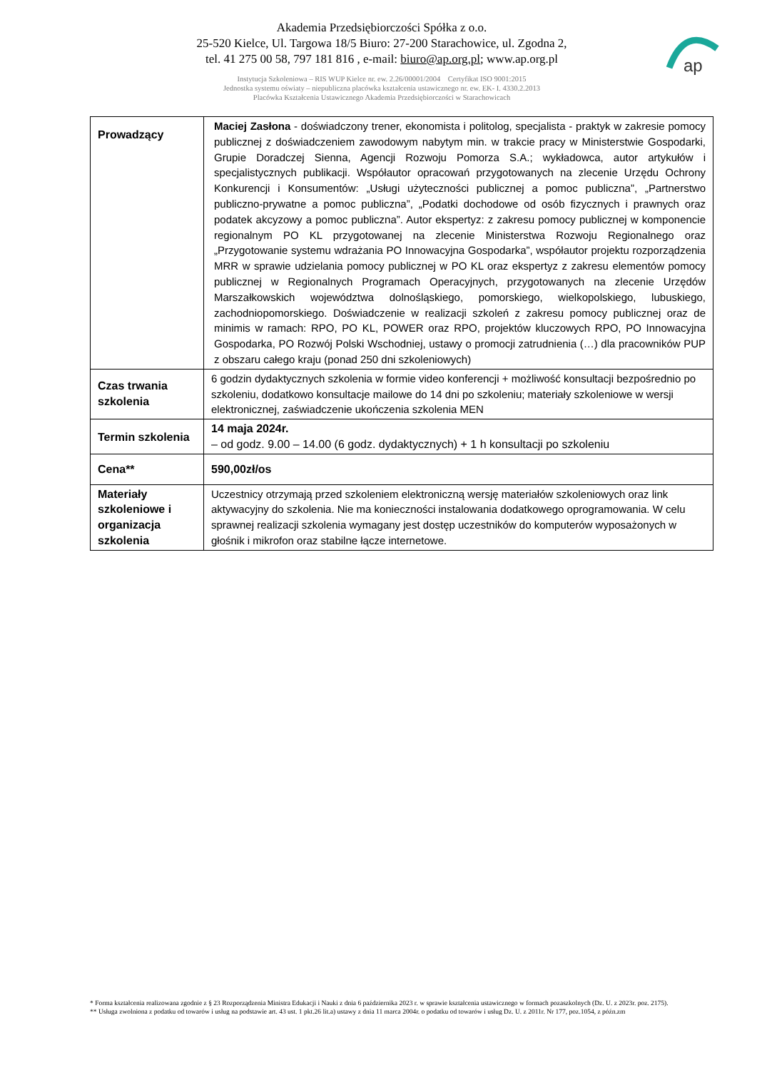ap
Akademia Przedsiębiorczości Spółka z o.o.
25-520 Kielce, Ul. Targowa 18/5 Biuro: 27-200 Starachowice, ul. Zgodna 2,
tel. 41 275 00 58, 797 181 816 , e-mail: biuro@ap.org.pl; www.ap.org.pl
Instytucja Szkoleniowa – RIS WUP Kielce nr. ew. 2.26/00001/2004 Certyfikat ISO 9001:2015
Jednostka systemu oświaty – niepubliczna placówka kształcenia ustawicznego nr. ew. EK- I. 4330.2.2013
Placówka Kształcenia Ustawicznego Akademia Przedsiębiorczości w Starachowicach
| Prowadzący | Maciej Zasłona - doświadczony trener, ekonomista i politolog, specjalista - praktyk w zakresie pomocy publicznej z doświadczeniem zawodowym nabytym min. w trakcie pracy w Ministerstwie Gospodarki, Grupie Doradczej Sienna, Agencji Rozwoju Pomorza S.A.; wykładowca, autor artykułów i specjalistycznych publikacji. Współautor opracowań przygotowanych na zlecenie Urzędu Ochrony Konkurencji i Konsumentów: „Usługi użyteczności publicznej a pomoc publiczna”, „Partnerstwo publiczno-prywatne a pomoc publiczna”, „Podatki dochodowe od osób fizycznych i prawnych oraz podatek akcyzowy a pomoc publiczna”. Autor ekspertyz: z zakresu pomocy publicznej w komponencie regionalnym PO KL przygotowanej na zlecenie Ministerstwa Rozwoju Regionalnego oraz „Przygotowanie systemu wdrażania PO Innowacyjna Gospodarka”, współautor projektu rozporządzenia MRR w sprawie udzielania pomocy publicznej w PO KL oraz ekspertyz z zakresu elementów pomocy publicznej w Regionalnych Programach Operacyjnych, przygotowanych na zlecenie Urzędów Marszałkowskich województwa dolnośląskiego, pomorskiego, wielkopolskiego, lubuskiego, zachodniopomorskiego. Doświadczenie w realizacji szkoleń z zakresu pomocy publicznej oraz de minimis w ramach: RPO, PO KL, POWER oraz RPO, projektów kluczowych RPO, PO Innowacyjna Gospodarka, PO Rozwój Polski Wschodniej, ustawy o promocji zatrudnienia (…) dla pracowników PUP z obszaru całego kraju (ponad 250 dni szkoleniowych) |
| Czas trwania szkolenia | 6 godzin dydaktycznych szkolenia w formie video konferencji + możliwość konsultacji bezpośrednio po szkoleniu, dodatkowo konsultacje mailowe do 14 dni po szkoleniu; materiały szkoleniowe w wersji elektronicznej, zaświadczenie ukończenia szkolenia MEN |
| Termin szkolenia | 14 maja 2024r. – od godz. 9.00 – 14.00 (6 godz. dydaktycznych) + 1 h konsultacji po szkoleniu |
| Cena** | 590,00zł/os |
| Materiały szkoleniowe i organizacja szkolenia | Uczestnicy otrzymają przed szkoleniem elektroniczną wersję materiałów szkoleniowych oraz link aktywacyjny do szkolenia. Nie ma konieczności instalowania dodatkowego oprogramowania. W celu sprawnej realizacji szkolenia wymagany jest dostęp uczestników do komputerów wyposażonych w głośnik i mikrofon oraz stabilne łącze internetowe. |
* Forma kształcenia realizowana zgodnie z § 23 Rozporządzenia Ministra Edukacji i Nauki z dnia 6 października 2023 r. w sprawie kształcenia ustawicznego w formach pozaszkolnych (Dz. U. z 2023r. poz. 2175).
** Usługa zwolniona z podatku od towarów i usług na podstawie art. 43 ust. 1 pkt.26 lit.a) ustawy z dnia 11 marca 2004r. o podatku od towarów i usług Dz. U. z 2011r. Nr 177, poz.1054, z późn.zm